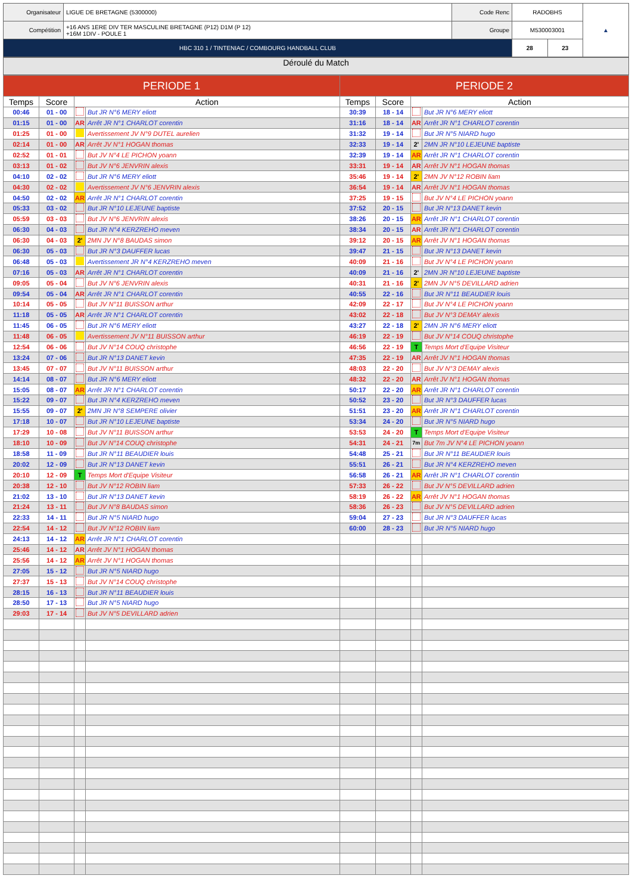| Organisateur | LIGUE DE BRETAGNE (5300000) | Code Renc | RADOBHS | | ▲ |
| Compétition | +16 ANS 1ERE DIV TER MASCULINE BRETAGNE (P12) D1M (P 12) +16M 1DIV - POULE 1 | Groupe | M530003001 | | |
| HBC 310 1 / TINTENIAC / COMBOURG HANDBALL CLUB | | | 28 | 23 | |
Déroulé du Match
| PERIODE 1 | | | | PERIODE 2 | | | |
| --- | --- | --- | --- | --- | --- | --- | --- |
| Temps | Score | Action | | Temps | Score | Action | |
| 00:46 | 01 - 00 | | But JR N°6 MERY eliott | 30:39 | 18 - 14 | | But JR N°6 MERY eliott |
| 01:15 | 01 - 00 | AR | Arrêt JR N°1 CHARLOT corentin | 31:16 | 18 - 14 | AR | Arrêt JR N°1 CHARLOT corentin |
| 01:25 | 01 - 00 | | Avertissement JV N°9 DUTEL aurelien | 31:32 | 19 - 14 | | But JR N°5 NIARD hugo |
| 02:14 | 01 - 00 | AR | Arrêt JV N°1 HOGAN thomas | 32:33 | 19 - 14 | 2' | 2MN JR N°10 LEJEUNE baptiste |
| 02:52 | 01 - 01 | | But JV N°4 LE PICHON yoann | 32:39 | 19 - 14 | AR | Arrêt JR N°1 CHARLOT corentin |
| 03:13 | 01 - 02 | | But JV N°6 JENVRIN alexis | 33:31 | 19 - 14 | AR | Arrêt JV N°1 HOGAN thomas |
| 04:10 | 02 - 02 | | But JR N°6 MERY eliott | 35:46 | 19 - 14 | 2' | 2MN JV N°12 ROBIN liam |
| 04:30 | 02 - 02 | | Avertissement JV N°6 JENVRIN alexis | 36:54 | 19 - 14 | AR | Arrêt JV N°1 HOGAN thomas |
| 04:50 | 02 - 02 | AR | Arrêt JR N°1 CHARLOT corentin | 37:25 | 19 - 15 | | But JV N°4 LE PICHON yoann |
| 05:33 | 03 - 02 | | But JR N°10 LEJEUNE baptiste | 37:52 | 20 - 15 | | But JR N°13 DANET kevin |
| 05:59 | 03 - 03 | | But JV N°6 JENVRIN alexis | 38:26 | 20 - 15 | AR | Arrêt JR N°1 CHARLOT corentin |
| 06:30 | 04 - 03 | | But JR N°4 KERZREHO meven | 38:34 | 20 - 15 | AR | Arrêt JR N°1 CHARLOT corentin |
| 06:30 | 04 - 03 | 2' | 2MN JV N°8 BAUDAS simon | 39:12 | 20 - 15 | AR | Arrêt JV N°1 HOGAN thomas |
| 06:30 | 05 - 03 | | But JR N°3 DAUFFER lucas | 39:47 | 21 - 15 | | But JR N°13 DANET kevin |
| 06:48 | 05 - 03 | | Avertissement JR N°4 KERZREHO meven | 40:09 | 21 - 16 | | But JV N°4 LE PICHON yoann |
| 07:16 | 05 - 03 | AR | Arrêt JR N°1 CHARLOT corentin | 40:09 | 21 - 16 | 2' | 2MN JR N°10 LEJEUNE baptiste |
| 09:05 | 05 - 04 | | But JV N°6 JENVRIN alexis | 40:31 | 21 - 16 | 2' | 2MN JV N°5 DEVILLARD adrien |
| 09:54 | 05 - 04 | AR | Arrêt JR N°1 CHARLOT corentin | 40:55 | 22 - 16 | | But JR N°11 BEAUDIER louis |
| 10:14 | 05 - 05 | | But JV N°11 BUISSON arthur | 42:09 | 22 - 17 | | But JV N°4 LE PICHON yoann |
| 11:18 | 05 - 05 | AR | Arrêt JR N°1 CHARLOT corentin | 43:02 | 22 - 18 | | But JV N°3 DEMAY alexis |
| 11:45 | 06 - 05 | | But JR N°6 MERY eliott | 43:27 | 22 - 18 | 2' | 2MN JR N°6 MERY eliott |
| 11:48 | 06 - 05 | | Avertissement JV N°11 BUISSON arthur | 46:19 | 22 - 19 | | But JV N°14 COUQ christophe |
| 12:54 | 06 - 06 | | But JV N°14 COUQ christophe | 46:56 | 22 - 19 | T | Temps Mort d'Equipe Visiteur |
| 13:24 | 07 - 06 | | But JR N°13 DANET kevin | 47:35 | 22 - 19 | AR | Arrêt JV N°1 HOGAN thomas |
| 13:45 | 07 - 07 | | But JV N°11 BUISSON arthur | 48:03 | 22 - 20 | | But JV N°3 DEMAY alexis |
| 14:14 | 08 - 07 | | But JR N°6 MERY eliott | 48:32 | 22 - 20 | AR | Arrêt JV N°1 HOGAN thomas |
| 15:05 | 08 - 07 | AR | Arrêt JR N°1 CHARLOT corentin | 50:17 | 22 - 20 | AR | Arrêt JR N°1 CHARLOT corentin |
| 15:22 | 09 - 07 | | But JR N°4 KERZREHO meven | 50:52 | 23 - 20 | | But JR N°3 DAUFFER lucas |
| 15:55 | 09 - 07 | 2' | 2MN JR N°8 SEMPERE olivier | 51:51 | 23 - 20 | AR | Arrêt JR N°1 CHARLOT corentin |
| 17:18 | 10 - 07 | | But JR N°10 LEJEUNE baptiste | 53:34 | 24 - 20 | | But JR N°5 NIARD hugo |
| 17:29 | 10 - 08 | | But JV N°11 BUISSON arthur | 53:53 | 24 - 20 | T | Temps Mort d'Equipe Visiteur |
| 18:10 | 10 - 09 | | But JV N°14 COUQ christophe | 54:31 | 24 - 21 | 7m | But 7m JV N°4 LE PICHON yoann |
| 18:58 | 11 - 09 | | But JR N°11 BEAUDIER louis | 54:48 | 25 - 21 | | But JR N°11 BEAUDIER louis |
| 20:02 | 12 - 09 | | But JR N°13 DANET kevin | 55:51 | 26 - 21 | | But JR N°4 KERZREHO meven |
| 20:10 | 12 - 09 | T | Temps Mort d'Equipe Visiteur | 56:58 | 26 - 21 | AR | Arrêt JR N°1 CHARLOT corentin |
| 20:38 | 12 - 10 | | But JV N°12 ROBIN liam | 57:33 | 26 - 22 | | But JV N°5 DEVILLARD adrien |
| 21:02 | 13 - 10 | | But JR N°13 DANET kevin | 58:19 | 26 - 22 | AR | Arrêt JV N°1 HOGAN thomas |
| 21:24 | 13 - 11 | | But JV N°8 BAUDAS simon | 58:36 | 26 - 23 | | But JV N°5 DEVILLARD adrien |
| 22:33 | 14 - 11 | | But JR N°5 NIARD hugo | 59:04 | 27 - 23 | | But JR N°3 DAUFFER lucas |
| 22:54 | 14 - 12 | | But JV N°12 ROBIN liam | 60:00 | 28 - 23 | | But JR N°5 NIARD hugo |
| 24:13 | 14 - 12 | AR | Arrêt JR N°1 CHARLOT corentin | | | | |
| 25:46 | 14 - 12 | AR | Arrêt JV N°1 HOGAN thomas | | | | |
| 25:56 | 14 - 12 | AR | Arrêt JV N°1 HOGAN thomas | | | | |
| 27:05 | 15 - 12 | | But JR N°5 NIARD hugo | | | | |
| 27:37 | 15 - 13 | | But JV N°14 COUQ christophe | | | | |
| 28:15 | 16 - 13 | | But JR N°11 BEAUDIER louis | | | | |
| 28:50 | 17 - 13 | | But JR N°5 NIARD hugo | | | | |
| 29:03 | 17 - 14 | | But JV N°5 DEVILLARD adrien | | | | |